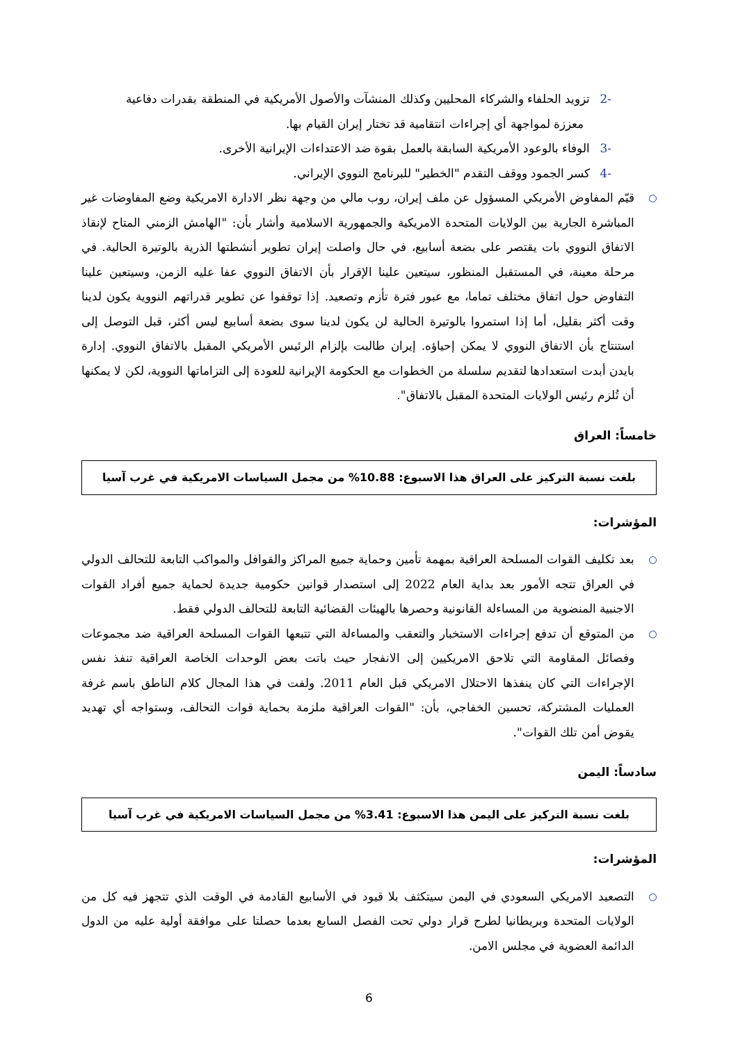-2تزويد الحلفاء والشركاء المحليين وكذلك المنشآت والأصول الأمريكية في المنطقة بقدرات دفاعية
معززة لمواجهة أي إجراءات انتقامية قد تختار إيران القيام بها.
-3الوفاء بالوعود الأمريكية السابقة بالعمل بقوة ضد الاعتداءات الإيرانية الأخرى.
-4كسر الجمود ووقف التقدم "الخطير" للبرنامج النووي الإيراني.
قيّم المفاوض الأمريكي المسؤول عن ملف إيران، روب مالي من وجهة نظر الادارة الامريكية وضع المفاوضات غير المباشرة الجارية بين الولايات المتحدة الامريكية والجمهورية الاسلامية وأشار بأن: "الهامش الزمني المتاح لإنقاذ الاتفاق النووي بات يقتصر على بضعة أسابيع، في حال واصلت إيران تطوير أنشطتها الذرية بالوتيرة الحالية. في مرحلة معينة، في المستقبل المنظور، سيتعين علينا الإقرار بأن الاتفاق النووي عفا عليه الزمن، وسيتعين علينا التفاوض حول اتفاق مختلف تماما، مع عبور فترة تأزم وتصعيد. إذا توقفوا عن تطوير قدراتهم النووية يكون لدينا وقت أكثر بقليل، أما إذا استمروا بالوتيرة الحالية لن يكون لدينا سوى بضعة أسابيع ليس أكثر، قبل التوصل إلى استنتاج بأن الاتفاق النووي لا يمكن إحياؤه. إيران طالبت بإلزام الرئيس الأمريكي المقبل بالاتفاق النووي. إدارة بايدن أبدت استعدادها لتقديم سلسلة من الخطوات مع الحكومة الإيرانية للعودة إلى التزاماتها النووية، لكن لا يمكنها أن تُلزم رئيس الولايات المتحدة المقبل بالاتفاق".
خامساً: العراق
بلغت نسبة التركيز على العراق هذا الاسبوع: 10.88% من مجمل السياسات الامريكية في غرب آسيا
المؤشرات:
بعد تكليف القوات المسلحة العراقية بمهمة تأمين وحماية جميع المراكز والقوافل والمواكب التابعة للتحالف الدولي في العراق تتجه الأمور بعد بداية العام 2022 إلى استصدار قوانين حكومية جديدة لحماية جميع أفراد القوات الاجنبية المنضوية من المساءلة القانونية وحصرها بالهيئات القضائية التابعة للتحالف الدولي فقط.
من المتوقع أن تدفع إجراءات الاستخبار والتعقب والمساءلة التي تتبعها القوات المسلحة العراقية ضد مجموعات وفصائل المقاومة التي تلاحق الامريكيين إلى الانفجار حيث باتت بعض الوحدات الخاصة العراقية تنفذ نفس الإجراءات التي كان ينفذها الاحتلال الامريكي قبل العام 2011. ولفت في هذا المجال كلام الناطق باسم غرفة العمليات المشتركة، تحسين الخفاجي، بأن: "القوات العراقية ملزمة بحماية قوات التحالف، وستواجه أي تهديد يقوض أمن تلك القوات".
سادساً: اليمن
بلغت نسبة التركيز على اليمن هذا الاسبوع: 3.41% من مجمل السياسات الامريكية في غرب آسيا
المؤشرات:
التصعيد الامريكي السعودي في اليمن سيتكثف بلا قيود في الأسابيع القادمة في الوقت الذي تتجهز فيه كل من الولايات المتحدة وبريطانيا لطرح قرار دولي تحت الفصل السابع بعدما حصلتا على موافقة أولية عليه من الدول الدائمة العضوية في مجلس الامن.
6